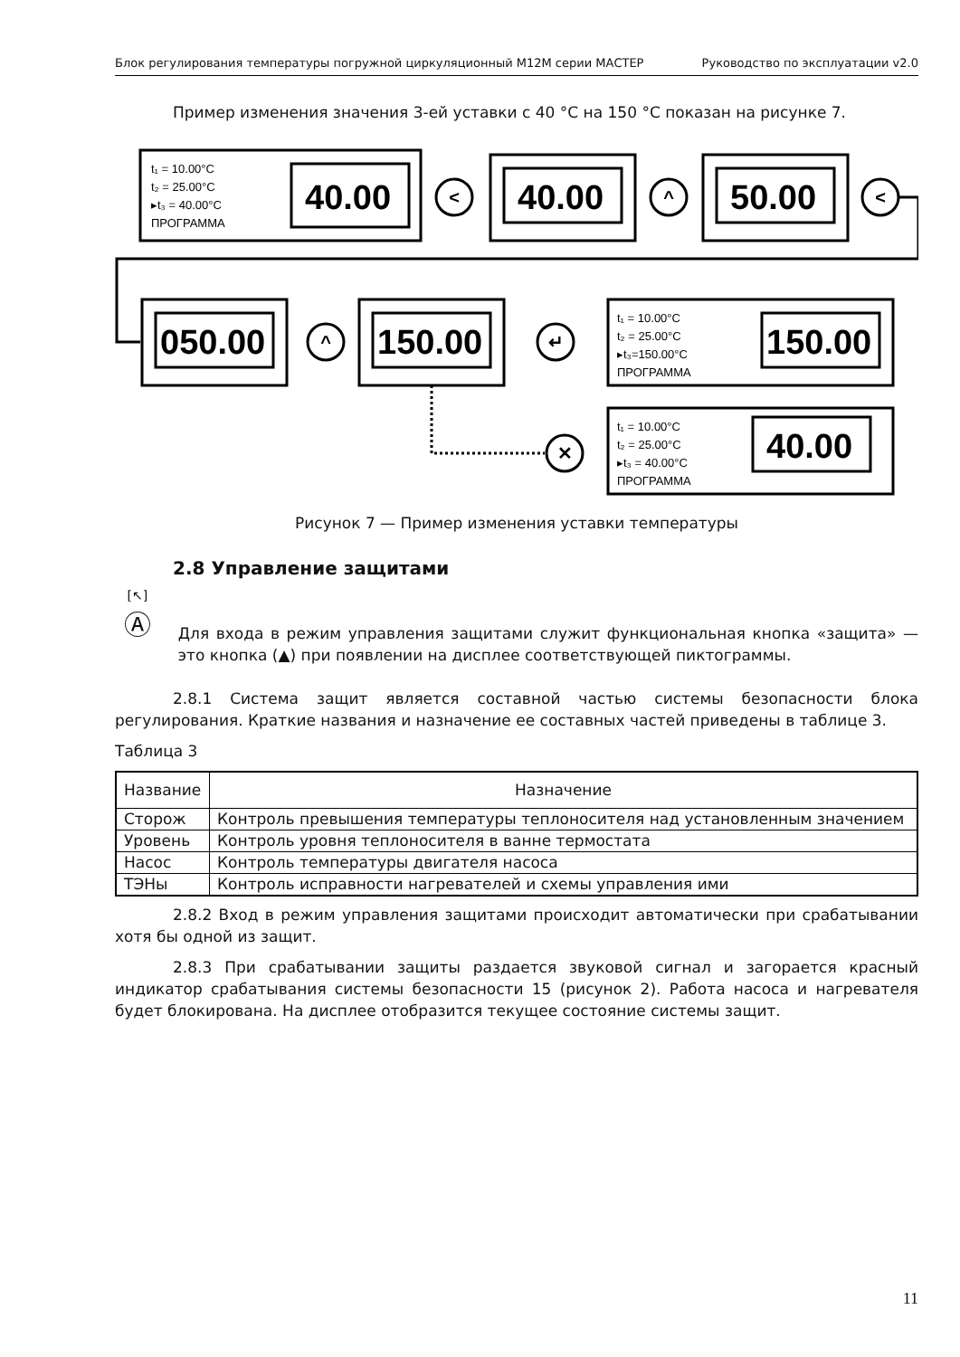Блок регулирования температуры погружной циркуляционный М12М серии МАСТЕР Руководство по эксплуатации v2.0
Пример изменения значения 3-ей уставки с 40 °С на 150 °С показан на рисунке 7.
t₁ = 10.00°C
t₂ = 25.00°C
▸t₃ = 40.00°C
ПРОГРАММА
t₁ = 10.00°C
t₂ = 25.00°C
▸t₃=150.00°C
ПРОГРАММА
t₁ = 10.00°C
t₂ = 25.00°C
▸t₃ = 40.00°C
ПРОГРАММА
40.00
40.00
50.00
050.00
150.00
150.00
40.00
<
^
<
^
↵
✕
Рисунок 7 — Пример изменения уставки температуры
2.8 Управление защитами
[↖]
Ⓐ
Для входа в режим управления защитами служит функциональная кнопка «защита» — это кнопка (▲) при появлении на дисплее соответствующей пиктограммы.
2.8.1 Система защит является составной частью системы безопасности блока регулирования. Краткие названия и назначение ее составных частей приведены в таблице 3.
Таблица 3
| Название | Назначение |
| --- | --- |
| Сторож | Контроль превышения температуры теплоносителя над установленным значением |
| Уровень | Контроль уровня теплоносителя в ванне термостата |
| Насос | Контроль температуры двигателя насоса |
| ТЭНы | Контроль исправности нагревателей и схемы управления ими |
2.8.2 Вход в режим управления защитами происходит автоматически при срабатывании хотя бы одной из защит.
2.8.3 При срабатывании защиты раздается звуковой сигнал и загорается красный индикатор срабатывания системы безопасности 15 (рисунок 2). Работа насоса и нагревателя будет блокирована. На дисплее отобразится текущее состояние системы защит.
11